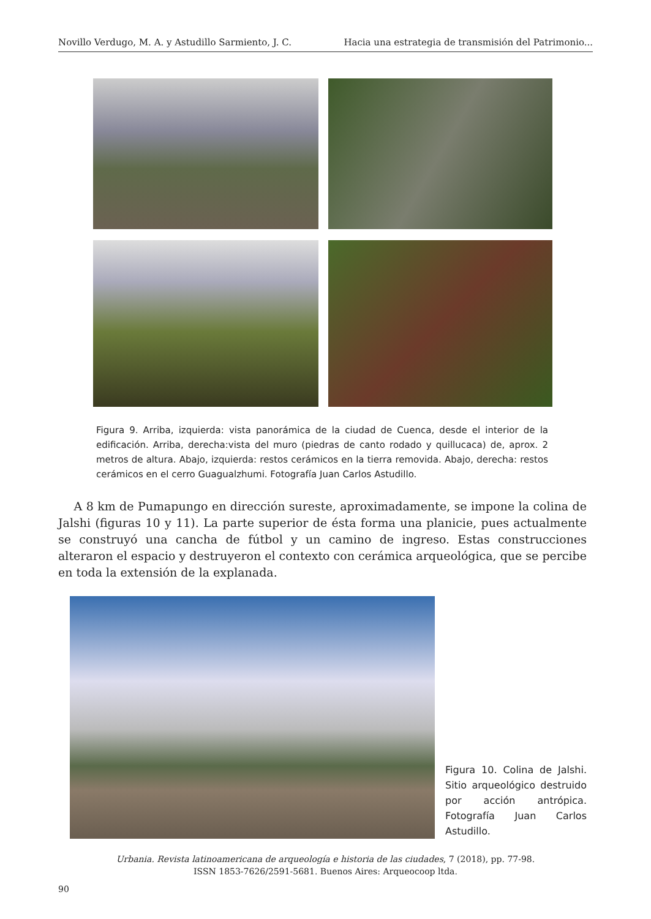Novillo Verdugo, M. A. y Astudillo Sarmiento, J. C. Hacia una estrategia de transmisión del Patrimonio...
Figura 9. Arriba, izquierda: vista panorámica de la ciudad de Cuenca, desde el interior de la edificación. Arriba, derecha:vista del muro (piedras de canto rodado y quillucaca) de, aprox. 2 metros de altura. Abajo, izquierda: restos cerámicos en la tierra removida. Abajo, derecha: restos cerámicos en el cerro Guagualzhumi. Fotografía Juan Carlos Astudillo.
A 8 km de Pumapungo en dirección sureste, aproximadamente, se impone la colina de Jalshi (figuras 10 y 11). La parte superior de ésta forma una planicie, pues actualmente se construyó una cancha de fútbol y un camino de ingreso. Estas construcciones alteraron el espacio y destruyeron el contexto con cerámica arqueológica, que se percibe en toda la extensión de la explanada.
Figura 10. Colina de Jalshi. Sitio arqueológico destruido por acción antrópica. Fotografía Juan Carlos Astudillo.
Urbania. Revista latinoamericana de arqueología e historia de las ciudades, 7 (2018), pp. 77-98.
ISSN 1853-7626/2591-5681. Buenos Aires: Arqueocoop ltda.
90